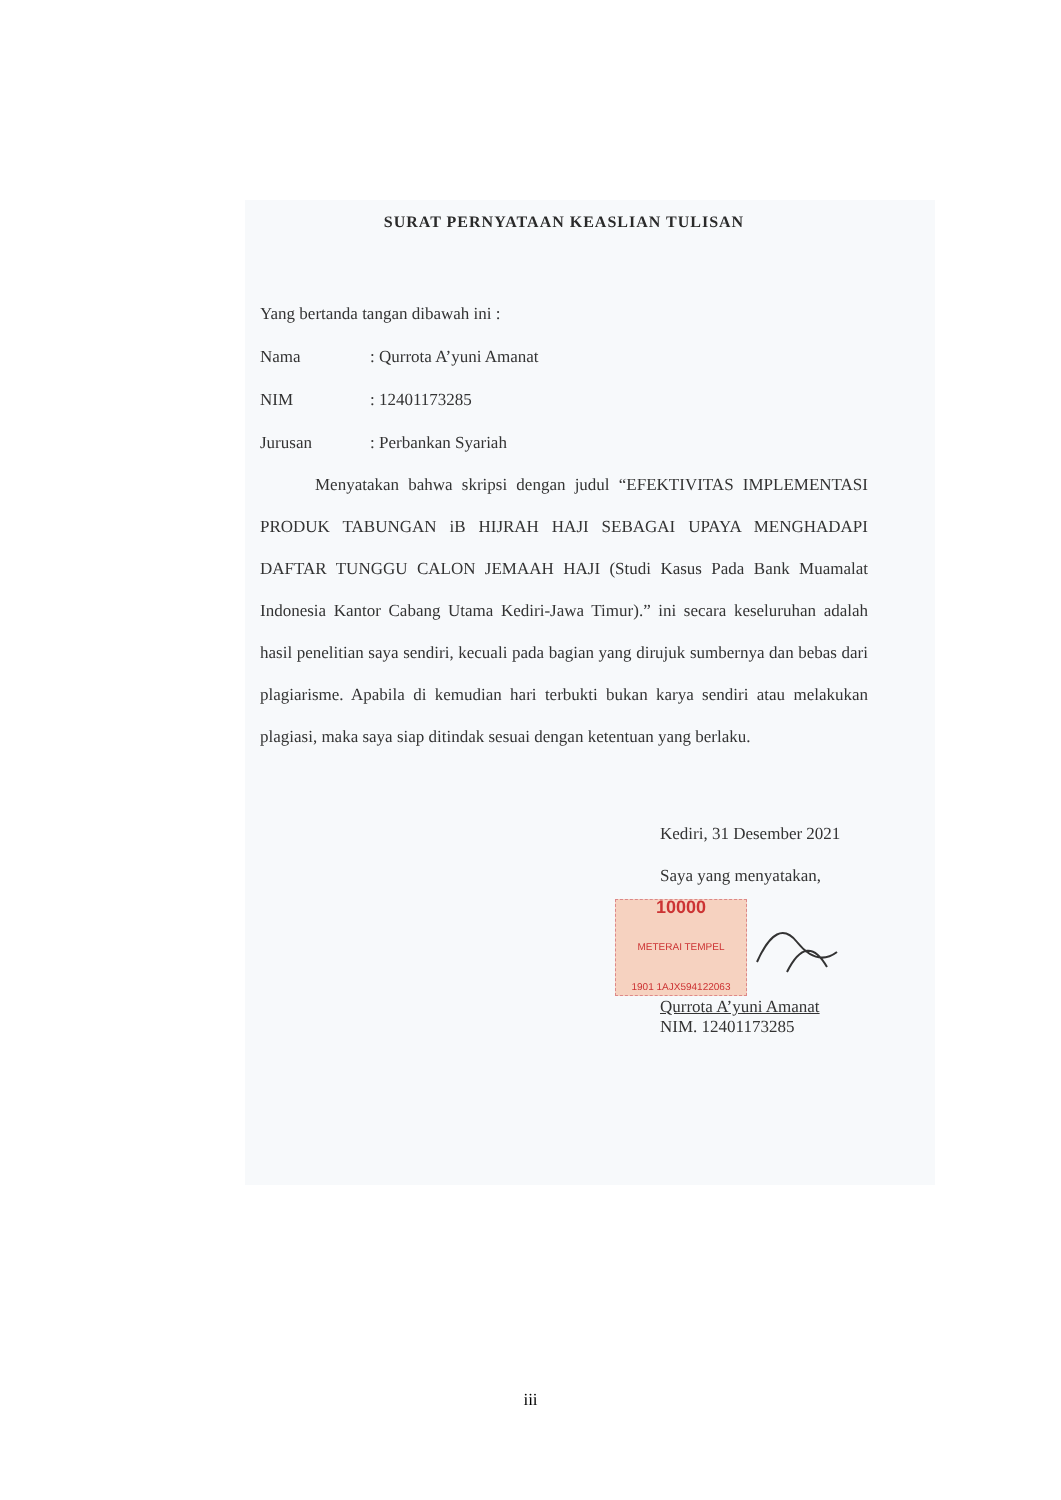SURAT PERNYATAAN KEASLIAN TULISAN
Yang bertanda tangan dibawah ini :
Nama: Qurrota A’yuni Amanat
NIM: 12401173285
Jurusan: Perbankan Syariah
Menyatakan bahwa skripsi dengan judul “EFEKTIVITAS IMPLEMENTASI PRODUK TABUNGAN iB HIJRAH HAJI SEBAGAI UPAYA MENGHADAPI DAFTAR TUNGGU CALON JEMAAH HAJI (Studi Kasus Pada Bank Muamalat Indonesia Kantor Cabang Utama Kediri-Jawa Timur).” ini secara keseluruhan adalah hasil penelitian saya sendiri, kecuali pada bagian yang dirujuk sumbernya dan bebas dari plagiarisme. Apabila di kemudian hari terbukti bukan karya sendiri atau melakukan plagiasi, maka saya siap ditindak sesuai dengan ketentuan yang berlaku.
Kediri, 31 Desember 2021
Saya yang menyatakan,
10000
METERAI TEMPEL
1901 1AJX594122063
Qurrota A’yuni Amanat
NIM. 12401173285
iii